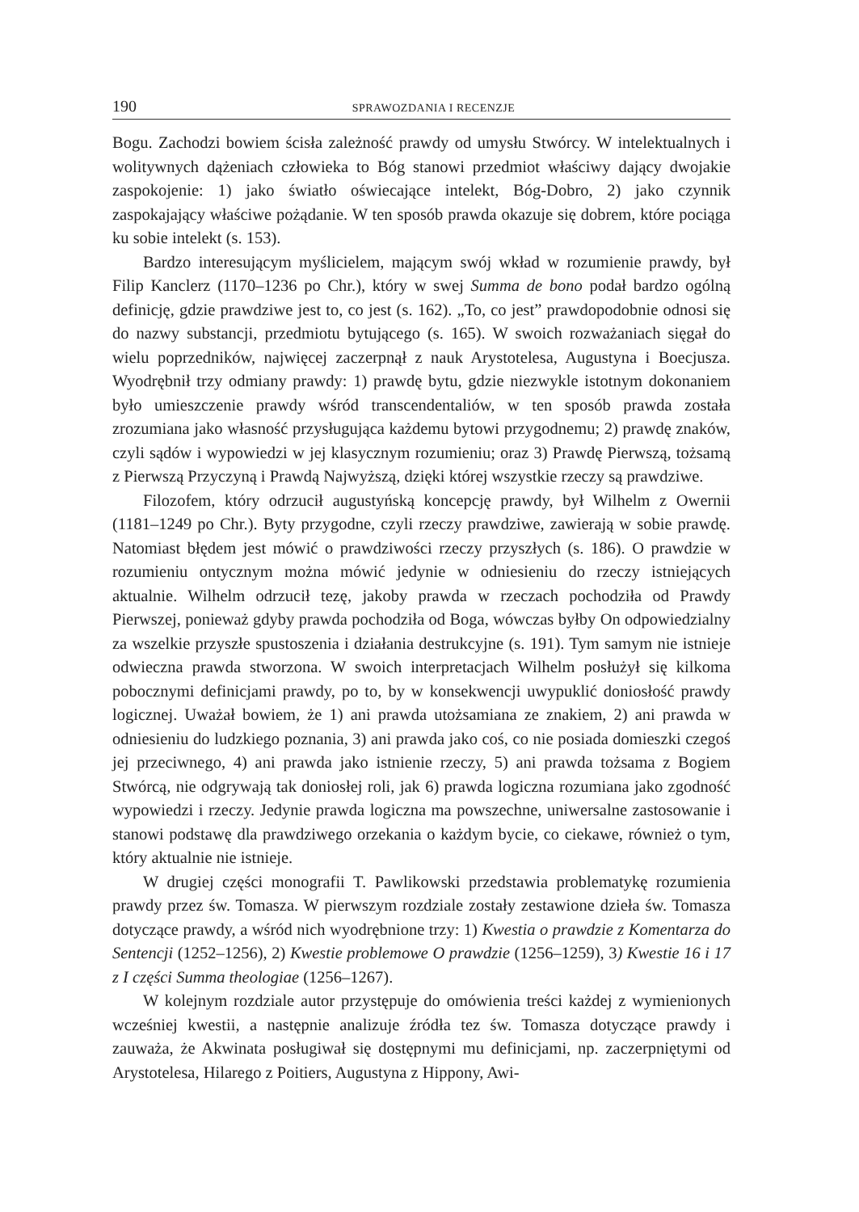190 SPRAWOZDANIA I RECENZJE
Bogu. Zachodzi bowiem ścisła zależność prawdy od umysłu Stwórcy. W intelektualnych i wolitywnych dążeniach człowieka to Bóg stanowi przedmiot właściwy dający dwojakie zaspokojenie: 1) jako światło oświecające intelekt, Bóg-Dobro, 2) jako czynnik zaspokajający właściwe pożądanie. W ten sposób prawda okazuje się dobrem, które pociąga ku sobie intelekt (s. 153).
Bardzo interesującym myślicielem, mającym swój wkład w rozumienie prawdy, był Filip Kanclerz (1170–1236 po Chr.), który w swej Summa de bono podał bardzo ogólną definicję, gdzie prawdziwe jest to, co jest (s. 162). „To, co jest” prawdopodobnie odnosi się do nazwy substancji, przedmiotu bytującego (s. 165). W swoich rozważaniach sięgał do wielu poprzedników, najwięcej zaczerpnął z nauk Arystotelesa, Augustyna i Boecjusza. Wyodrębnił trzy odmiany prawdy: 1) prawdę bytu, gdzie niezwykle istotnym dokonaniem było umieszczenie prawdy wśród transcendentaliów, w ten sposób prawda została zrozumiana jako własność przysługująca każdemu bytowi przygodnemu; 2) prawdę znaków, czyli sądów i wypowiedzi w jej klasycznym rozumieniu; oraz 3) Prawdę Pierwszą, tożsamą z Pierwszą Przyczyną i Prawdą Najwyższą, dzięki której wszystkie rzeczy są prawdziwe.
Filozofem, który odrzucił augustyńską koncepcję prawdy, był Wilhelm z Owernii (1181–1249 po Chr.). Byty przygodne, czyli rzeczy prawdziwe, zawierają w sobie prawdę. Natomiast błędem jest mówić o prawdziwości rzeczy przyszłych (s. 186). O prawdzie w rozumieniu ontycznym można mówić jedynie w odniesieniu do rzeczy istniejących aktualnie. Wilhelm odrzucił tezę, jakoby prawda w rzeczach pochodziła od Prawdy Pierwszej, ponieważ gdyby prawda pochodziła od Boga, wówczas byłby On odpowiedzialny za wszelkie przyszłe spustoszenia i działania destrukcyjne (s. 191). Tym samym nie istnieje odwieczna prawda stworzona. W swoich interpretacjach Wilhelm posłużył się kilkoma pobocznymi definicjami prawdy, po to, by w konsekwencji uwypuklić doniosłość prawdy logicznej. Uważał bowiem, że 1) ani prawda utożsamiana ze znakiem, 2) ani prawda w odniesieniu do ludzkiego poznania, 3) ani prawda jako coś, co nie posiada domieszki czegoś jej przeciwnego, 4) ani prawda jako istnienie rzeczy, 5) ani prawda tożsama z Bogiem Stwórcą, nie odgrywają tak doniosłej roli, jak 6) prawda logiczna rozumiana jako zgodność wypowiedzi i rzeczy. Jedynie prawda logiczna ma powszechne, uniwersalne zastosowanie i stanowi podstawę dla prawdziwego orzekania o każdym bycie, co ciekawe, również o tym, który aktualnie nie istnieje.
W drugiej części monografii T. Pawlikowski przedstawia problematykę rozumienia prawdy przez św. Tomasza. W pierwszym rozdziale zostały zestawione dzieła św. Tomasza dotyczące prawdy, a wśród nich wyodrębnione trzy: 1) Kwestia o prawdzie z Komentarza do Sentencji (1252–1256), 2) Kwestie problemowe O prawdzie (1256–1259), 3) Kwestie 16 i 17 z I części Summa theologiae (1256–1267).
W kolejnym rozdziale autor przystępuje do omówienia treści każdej z wymienionych wcześniej kwestii, a następnie analizuje źródła tez św. Tomasza dotyczące prawdy i zauważa, że Akwinata posługiwał się dostępnymi mu definicjami, np. zaczerpniętymi od Arystotelesa, Hilarego z Poitiers, Augustyna z Hippony, Awi-